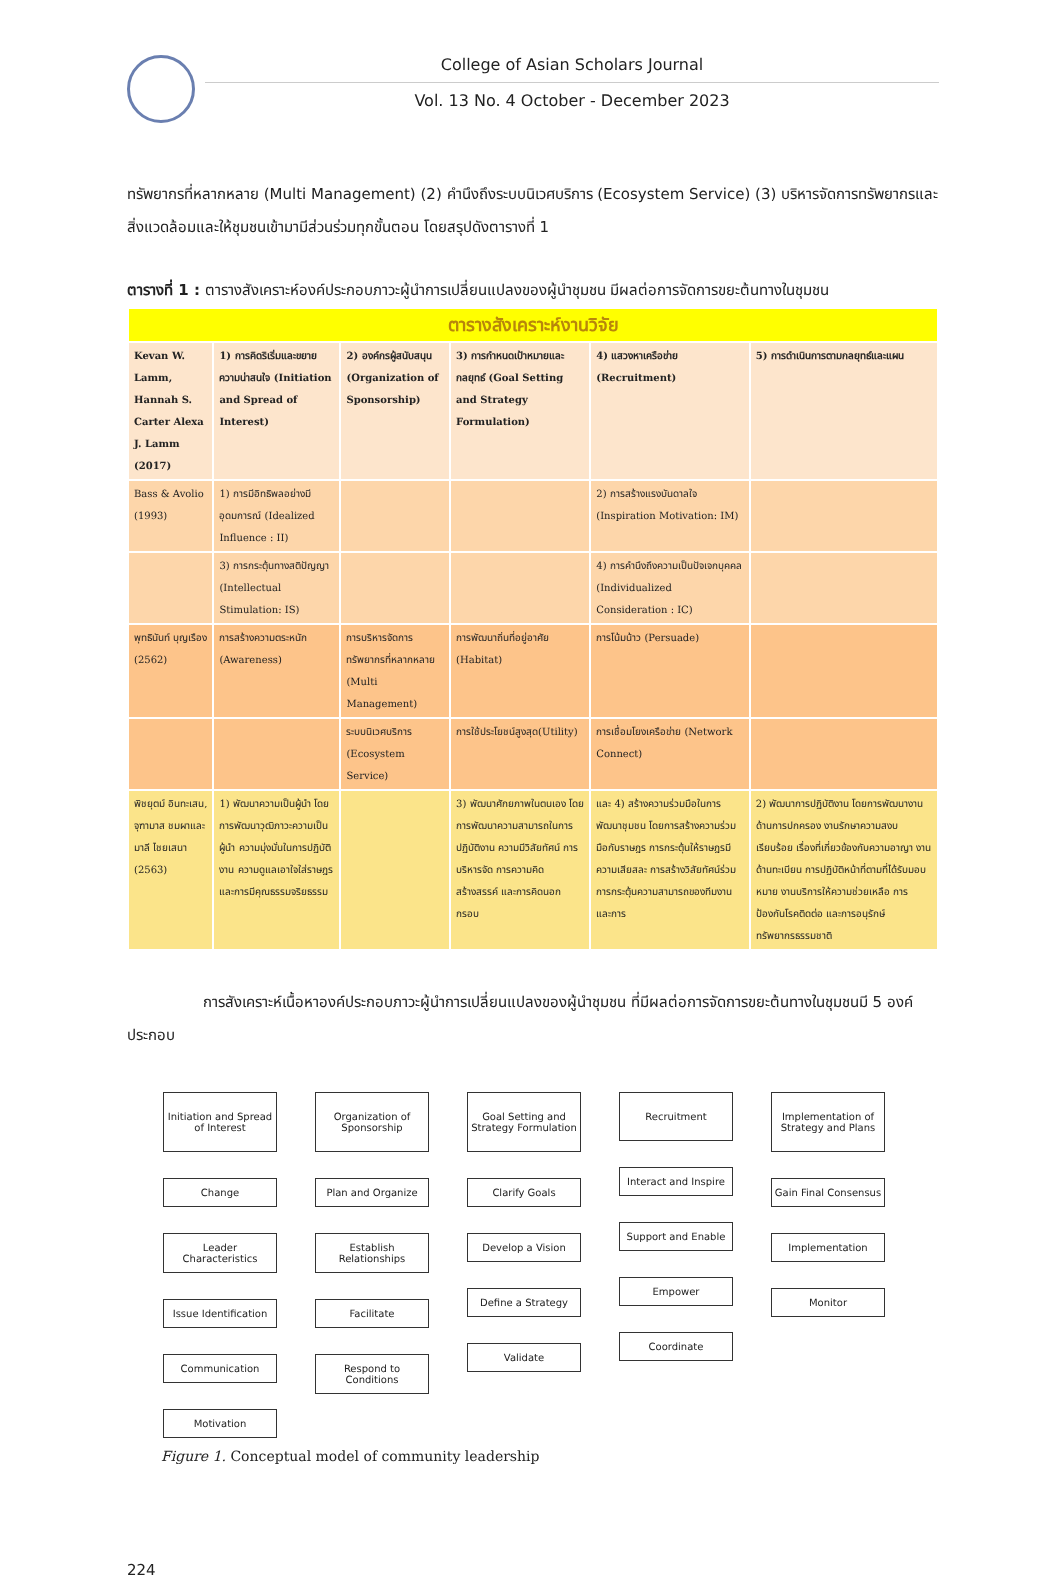College of Asian Scholars Journal
Vol. 13 No. 4 October - December 2023
ทรัพยากรที่หลากหลาย (Multi Management) (2) คำนึงถึงระบบนิเวศบริการ (Ecosystem Service) (3) บริหารจัดการทรัพยากรและสิ่งแวดล้อมและให้ชุมชนเข้ามามีส่วนร่วมทุกขั้นตอน โดยสรุปดังตารางที่ 1
ตารางที่ 1 : ตารางสังเคราะห์องค์ประกอบภาวะผู้นำการเปลี่ยนแปลงของผู้นำชุมชน มีผลต่อการจัดการขยะต้นทางในชุมชน
| ตารางสังเคราะห์งานวิจัย | | | | | |
| Kevan W. Lamm, Hannah S. Carter Alexa J. Lamm (2017) | 1) การคิดริเริ่มและขยายความน่าสนใจ (Initiation and Spread of Interest) | 2) องค์กรผู้สนับสนุน (Organization of Sponsorship) | 3) การกำหนดเป้าหมายและกลยุทธ์ (Goal Setting and Strategy Formulation) | 4) แสวงหาเครือข่าย (Recruitment) | 5) การดำเนินการตามกลยุทธ์และแผน |
| Bass & Avolio (1993) | 1) การมีอิทธิพลอย่างมีอุดมการณ์ (Idealized Influence : II) | | | 2) การสร้างแรงบันดาลใจ (Inspiration Motivation: IM) | |
| | 3) การกระตุ้นทางสติปัญญา (Intellectual Stimulation: IS) | | | 4) การคำนึงถึงความเป็นปัจเจกบุคคล (Individualized Consideration : IC) | |
| พุทธินันท์ บุญเรือง (2562) | การสร้างความตระหนัก (Awareness) | การบริหารจัดการทรัพยากรที่หลากหลาย (Multi Management) | การพัฒนาถิ่นที่อยู่อาศัย (Habitat) | การโน้มน้าว (Persuade) | |
| | | ระบบนิเวศบริการ (Ecosystem Service) | การใช้ประโยชน์สูงสุด(Utility) | การเชื่อมโยงเครือข่าย (Network Connect) | |
| พิชยุตม์ อินทะเสน, จุฑามาส ชมผาและมาลี ไชยเสนา (2563) | 1) พัฒนาความเป็นผู้นำ โดยการพัฒนาวุฒิภาวะความเป็นผู้นำ ความมุ่งมั่นในการปฏิบัติงาน ความดูแลเอาใจใส่ราษฎร และการมีคุณธรรมจริยธรรม | | 3) พัฒนาศักยภาพในตนเอง โดยการพัฒนาความสามารถในการปฏิบัติงาน ความมีวิสัยทัศน์ การบริหารจัด การความคิดสร้างสรรค์ และการคิดนอกกรอบ | และ 4) สร้างความร่วมมือในการพัฒนาชุมชน โดยการสร้างความร่วมมือกับราษฎร การกระตุ้นให้ราษฎรมีความเสียสละ การสร้างวิสัยทัศน์ร่วม การกระตุ้นความสามารถของทีมงาน และการ | 2) พัฒนาการปฏิบัติงาน โดยการพัฒนางานด้านการปกครอง งานรักษาความสงบเรียบร้อย เรื่องที่เกี่ยวข้องกับความอาญา งานด้านทะเบียน การปฏิบัติหน้าที่ตามที่ได้รับมอบหมาย งานบริการให้ความช่วยเหลือ การป้องกันโรคติดต่อ และการอนุรักษ์ทรัพยากรธรรมชาติ |
การสังเคราะห์เนื้อหาองค์ประกอบภาวะผู้นำการเปลี่ยนแปลงของผู้นำชุมชน ที่มีผลต่อการจัดการขยะต้นทางในชุมชนมี 5 องค์ประกอบ
Initiation and Spread of Interest
Change
Leader Characteristics
Issue Identification
Communication
Motivation
Organization of Sponsorship
Plan and Organize
Establish Relationships
Facilitate
Respond to Conditions
Goal Setting and Strategy Formulation
Clarify Goals
Develop a Vision
Define a Strategy
Validate
Recruitment
Interact and Inspire
Support and Enable
Empower
Coordinate
Implementation of Strategy and Plans
Gain Final Consensus
Implementation
Monitor
Figure 1. Conceptual model of community leadership
224